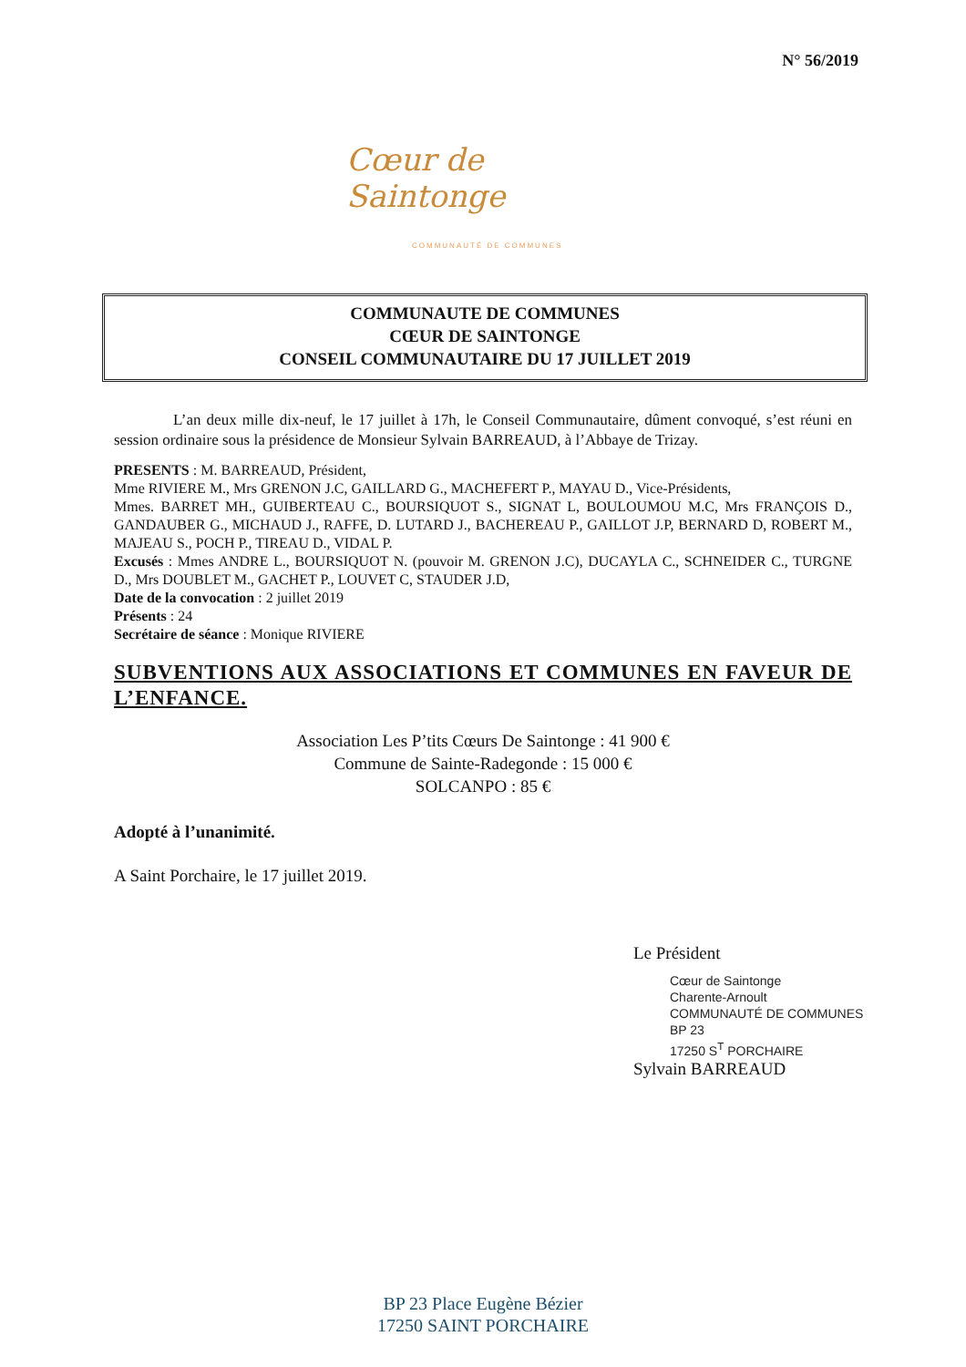N° 56/2019
Cœur de Saintonge
COMMUNAUTÉ DE COMMUNES
COMMUNAUTE DE COMMUNES
CŒUR DE SAINTONGE
CONSEIL COMMUNAUTAIRE DU 17 JUILLET 2019
L’an deux mille dix-neuf, le 17 juillet à 17h, le Conseil Communautaire, dûment convoqué, s’est réuni en session ordinaire sous la présidence de Monsieur Sylvain BARREAUD, à l’Abbaye de Trizay.
PRESENTS : M. BARREAUD, Président,
Mme RIVIERE M., Mrs GRENON J.C, GAILLARD G., MACHEFERT P., MAYAU D., Vice-Présidents,
Mmes. BARRET MH., GUIBERTEAU C., BOURSIQUOT S., SIGNAT L, BOULOUMOU M.C, Mrs FRANÇOIS D., GANDAUBER G., MICHAUD J., RAFFE, D. LUTARD J., BACHEREAU P., GAILLOT J.P, BERNARD D, ROBERT M., MAJEAU S., POCH P., TIREAU D., VIDAL P.
Excusés : Mmes ANDRE L., BOURSIQUOT N. (pouvoir M. GRENON J.C), DUCAYLA C., SCHNEIDER C., TURGNE D., Mrs DOUBLET M., GACHET P., LOUVET C, STAUDER J.D,
Date de la convocation : 2 juillet 2019
Présents : 24
Secrétaire de séance : Monique RIVIERE
SUBVENTIONS AUX ASSOCIATIONS ET COMMUNES EN FAVEUR DE L’ENFANCE.
Association Les P’tits Cœurs De Saintonge : 41 900 €
Commune de Sainte-Radegonde : 15 000 €
SOLCANPO : 85 €
Adopté à l’unanimité.
A Saint Porchaire, le 17 juillet 2019.
Le Président
Cœur de Saintonge
Charente-Arnoult
COMMUNAUTÉ DE COMMUNES
BP 23
17250 S<sup>T</sup> PORCHAIRE
Sylvain BARREAUD
BP 23 Place Eugène Bézier
17250 SAINT PORCHAIRE